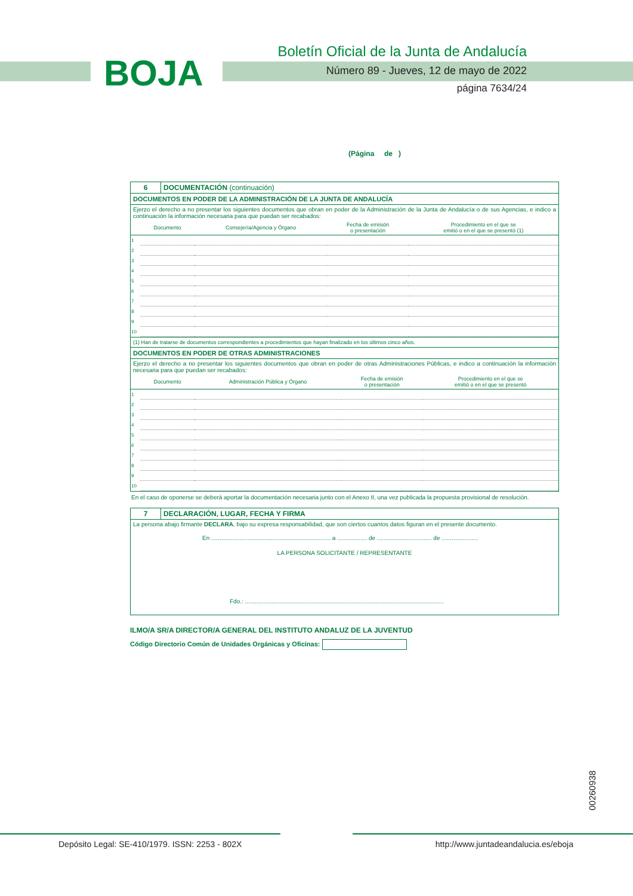BOJA
Boletín Oficial de la Junta de Andalucía
Número 89 - Jueves, 12 de mayo de 2022
página 7634/24
(Página de )
6 DOCUMENTACIÓN (continuación)
DOCUMENTOS EN PODER DE LA ADMINISTRACIÓN DE LA JUNTA DE ANDALUCÍA
Ejerzo el derecho a no presentar los siguientes documentos que obran en poder de la Administración de la Junta de Andalucía o de sus Agencias, e indico a continuación la información necesaria para que puedan ser recabados:
| | Documento | Consejería/Agencia y Órgano | Fecha de emisión o presentación | Procedimiento en el que se emitió o en el que se presentó (1) |
| --- | --- | --- | --- | --- |
| 1 | | | | |
| 2 | | | | |
| 3 | | | | |
| 4 | | | | |
| 5 | | | | |
| 6 | | | | |
| 7 | | | | |
| 8 | | | | |
| 9 | | | | |
| 10 | | | | |
(1) Han de tratarse de documentos correspondientes a procedimientos que hayan finalizado en los últimos cinco años.
DOCUMENTOS EN PODER DE OTRAS ADMINISTRACIONES
Ejerzo el derecho a no presentar los siguientes documentos que obran en poder de otras Administraciones Públicas, e indico a continuación la información necesaria para que puedan ser recabados:
| | Documento | Administración Pública y Órgano | Fecha de emisión o presentación | Procedimiento en el que se emitió o en el que se presentó |
| --- | --- | --- | --- | --- |
| 1 | | | | |
| 2 | | | | |
| 3 | | | | |
| 4 | | | | |
| 5 | | | | |
| 6 | | | | |
| 7 | | | | |
| 8 | | | | |
| 9 | | | | |
| 10 | | | | |
En el caso de oponerse se deberá aportar la documentación necesaria junto con el Anexo II, una vez publicada la propuesta provisional de resolución.
7 DECLARACIÓN, LUGAR, FECHA Y FIRMA
La persona abajo firmante DECLARA, bajo su expresa responsabilidad, que son ciertos cuantos datos figuran en el presente documento.
En ........................................................................ a .................. de ................................. de ......................
LA PERSONA SOLICITANTE / REPRESENTANTE
Fdo.: ........................................................................................................................
ILMO/A SR/A DIRECTOR/A GENERAL DEL INSTITUTO ANDALUZ DE LA JUVENTUD
Código Directorio Común de Unidades Orgánicas y Oficinas:
00260938
Depósito Legal: SE-410/1979. ISSN: 2253 - 802X
http://www.juntadeandalucia.es/eboja